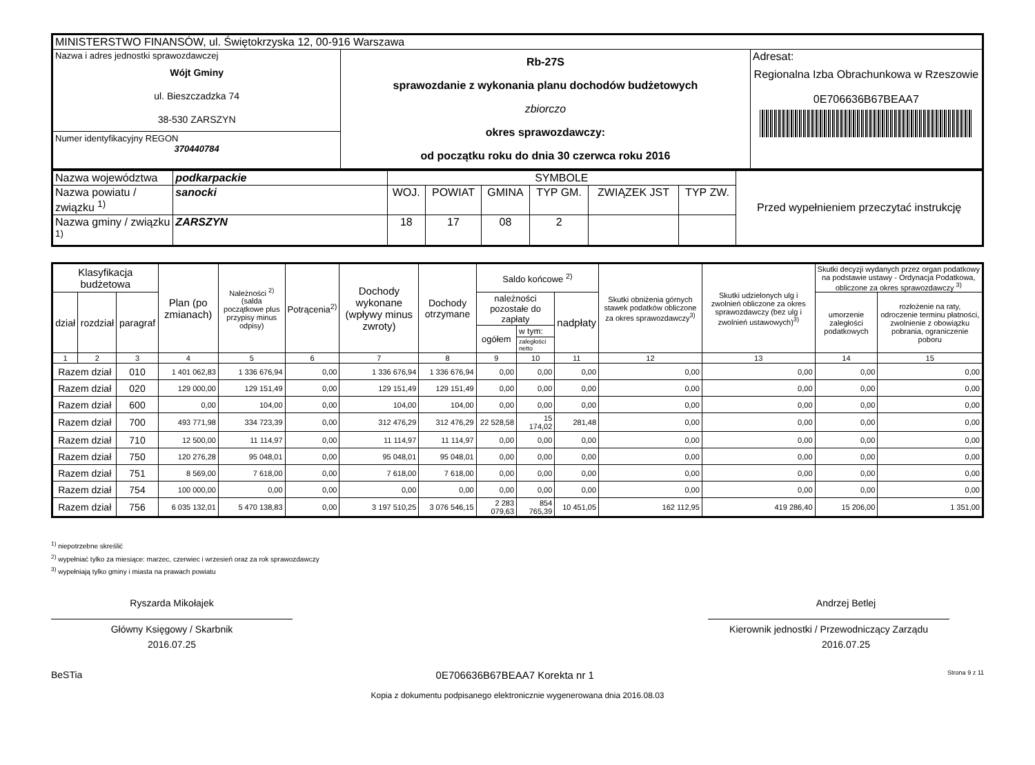| MINISTERSTWO FINANSÓW, ul. Świętokrzyska 12, 00-916 Warszawa | | |
| Nazwa i adres jednostki sprawozdawczej Wójt Gminy ul. Bieszczadzka 74 38-530 ZARSZYN Numer identyfikacyjny REGON 370440784 | Rb-27S sprawozdanie z wykonania planu dochodów budżetowych zbiorczo okres sprawozdawczy: od początku roku do dnia 30 czerwca roku 2016 | Adresat: Regionalna Izba Obrachunkowa w Rzeszowie 0E706636B67BEAA7 |
| Nazwa województwa | podkarpackie | SYMBOLE | | | | | | Przed wypełnieniem przeczytać instrukcję |
| Nazwa powiatu / związku <sup>1)</sup> | sanocki | WOJ. | POWIAT | GMINA | TYP GM. | ZWIĄZEK JST | TYP ZW. | |
| Nazwa gminy / związku <sup>1)</sup> | ZARSZYN | 18 | 17 | 08 | 2 | | | |
| Klasyfikacja budżetowa | | | Plan (po zmianach) | Należności <sup>2)</sup> (salda początkowe plus przypisy minus odpisy) | Potrącenia<sup>2)</sup> | Dochody wykonane (wpływy minus zwroty) | Dochody otrzymane | Saldo końcowe <sup>2)</sup> | | | Skutki obniżenia górnych stawek podatków obliczone za okres sprawozdawczy<sup>3)</sup> | Skutki udzielonych ulg i zwolnień obliczone za okres sprawozdawczy (bez ulg i zwolnień ustawowych)<sup>3)</sup> | Skutki decyzji wydanych przez organ podatkowy na podstawie ustawy - Ordynacja Podatkowa, obliczone za okres sprawozdawczy <sup>3)</sup> | |
| --- | --- | --- | --- | --- | --- | --- | --- | --- | --- | --- | --- | --- | --- | --- |
| dział | rozdział | paragraf | | | | | | należności pozostałe do zapłaty | | nadpłaty | | | umorzenie zaległości podatkowych | rozłożenie na raty, odroczenie terminu płatności, zwolnienie z obowiązku pobrania, ograniczenie poboru |
| | | | | | | | | ogółem | w tym: | | | | | |
| | | | | | | | | | zaległości netto | | | | | |
| 1 | 2 | 3 | 4 | 5 | 6 | 7 | 8 | 9 | 10 | 11 | 12 | 13 | 14 | 15 |
| Razem dział | | 010 | 1 401 062,83 | 1 336 676,94 | 0,00 | 1 336 676,94 | 1 336 676,94 | 0,00 | 0,00 | 0,00 | 0,00 | 0,00 | 0,00 | 0,00 |
| Razem dział | | 020 | 129 000,00 | 129 151,49 | 0,00 | 129 151,49 | 129 151,49 | 0,00 | 0,00 | 0,00 | 0,00 | 0,00 | 0,00 | 0,00 |
| Razem dział | | 600 | 0,00 | 104,00 | 0,00 | 104,00 | 104,00 | 0,00 | 0,00 | 0,00 | 0,00 | 0,00 | 0,00 | 0,00 |
| Razem dział | | 700 | 493 771,98 | 334 723,39 | 0,00 | 312 476,29 | 312 476,29 | 22 528,58 | 15 174,02 | 281,48 | 0,00 | 0,00 | 0,00 | 0,00 |
| Razem dział | | 710 | 12 500,00 | 11 114,97 | 0,00 | 11 114,97 | 11 114,97 | 0,00 | 0,00 | 0,00 | 0,00 | 0,00 | 0,00 | 0,00 |
| Razem dział | | 750 | 120 276,28 | 95 048,01 | 0,00 | 95 048,01 | 95 048,01 | 0,00 | 0,00 | 0,00 | 0,00 | 0,00 | 0,00 | 0,00 |
| Razem dział | | 751 | 8 569,00 | 7 618,00 | 0,00 | 7 618,00 | 7 618,00 | 0,00 | 0,00 | 0,00 | 0,00 | 0,00 | 0,00 | 0,00 |
| Razem dział | | 754 | 100 000,00 | 0,00 | 0,00 | 0,00 | 0,00 | 0,00 | 0,00 | 0,00 | 0,00 | 0,00 | 0,00 | 0,00 |
| Razem dział | | 756 | 6 035 132,01 | 5 470 138,83 | 0,00 | 3 197 510,25 | 3 076 546,15 | 2 283 079,63 | 854 765,39 | 10 451,05 | 162 112,95 | 419 286,40 | 15 206,00 | 1 351,00 |
<sup>1)</sup> niepotrzebne skreślić
<sup>2)</sup> wypełniać tylko za miesiące: marzec, czerwiec i wrzesień oraz za rok sprawozdawczy
<sup>3)</sup> wypełniają tylko gminy i miasta na prawach powiatu
Ryszarda Mikołajek
Główny Księgowy / Skarbnik
2016.07.25
Andrzej Betlej
Kierownik jednostki / Przewodniczący Zarządu
2016.07.25
BeSTia 0E706636B67BEAA7 Korekta nr 1 Strona 9 z 11
Kopia z dokumentu podpisanego elektronicznie wygenerowana dnia 2016.08.03